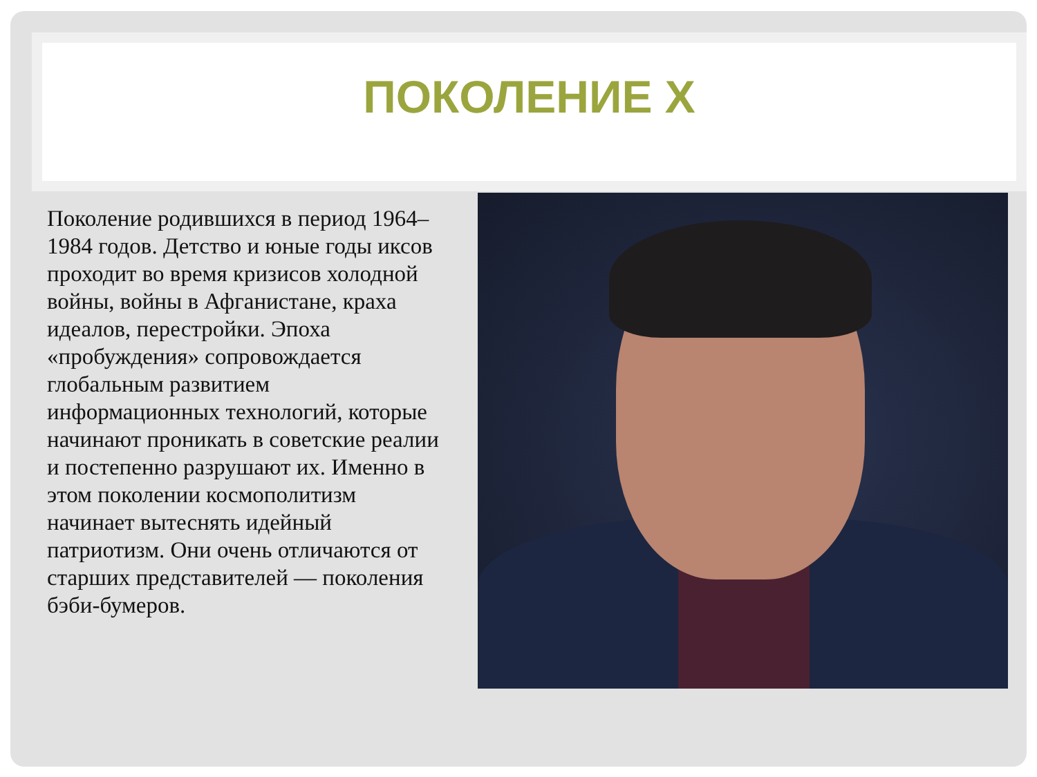ПОКОЛЕНИЕ X
Поколение родившихся в период 1964–1984 годов. Детство и юные годы иксов проходит во время кризисов холодной войны, войны в Афганистане, краха идеалов, перестройки. Эпоха «пробуждения» сопровождается глобальным развитием информационных технологий, которые начинают проникать в советские реалии и постепенно разрушают их. Именно в этом поколении космополитизм начинает вытеснять идейный патриотизм. Они очень отличаются от старших представителей — поколения бэби-бумеров.